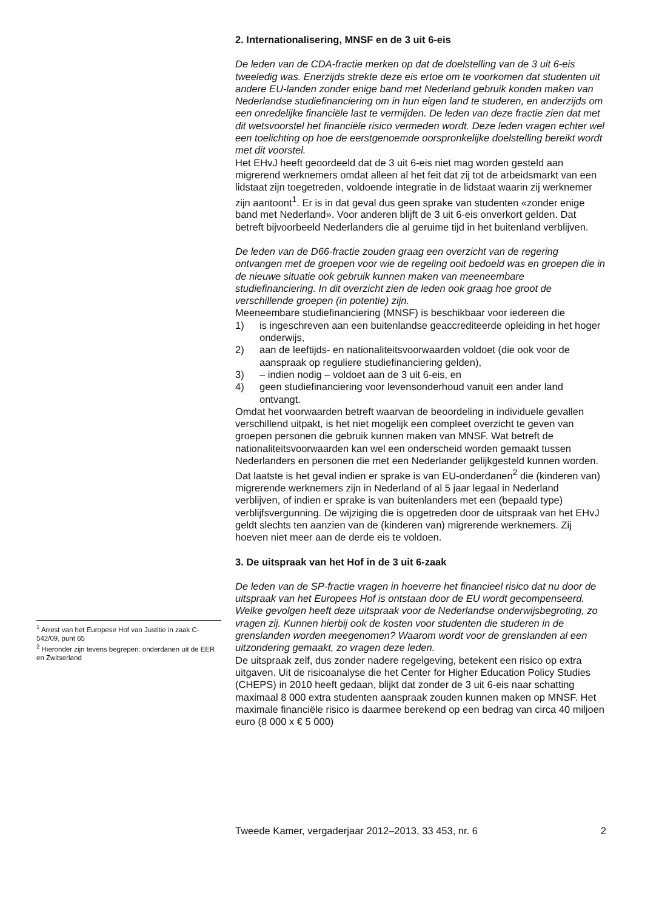2. Internationalisering, MNSF en de 3 uit 6-eis
De leden van de CDA-fractie merken op dat de doelstelling van de 3 uit 6-eis tweeledig was. Enerzijds strekte deze eis ertoe om te voorkomen dat studenten uit andere EU-landen zonder enige band met Nederland gebruik konden maken van Nederlandse studiefinanciering om in hun eigen land te studeren, en anderzijds om een onredelijke financiële last te vermijden. De leden van deze fractie zien dat met dit wetsvoorstel het financiële risico vermeden wordt. Deze leden vragen echter wel een toelichting op hoe de eerstgenoemde oorspronkelijke doelstelling bereikt wordt met dit voorstel.
Het EHvJ heeft geoordeeld dat de 3 uit 6-eis niet mag worden gesteld aan migrerend werknemers omdat alleen al het feit dat zij tot de arbeidsmarkt van een lidstaat zijn toegetreden, voldoende integratie in de lidstaat waarin zij werknemer zijn aantoont<sup>1</sup>. Er is in dat geval dus geen sprake van studenten «zonder enige band met Nederland». Voor anderen blijft de 3 uit 6-eis onverkort gelden. Dat betreft bijvoorbeeld Nederlanders die al geruime tijd in het buitenland verblijven.
De leden van de D66-fractie zouden graag een overzicht van de regering ontvangen met de groepen voor wie de regeling ooit bedoeld was en groepen die in de nieuwe situatie ook gebruik kunnen maken van meeneembare studiefinanciering. In dit overzicht zien de leden ook graag hoe groot de verschillende groepen (in potentie) zijn.
Meeneembare studiefinanciering (MNSF) is beschikbaar voor iedereen die
1) is ingeschreven aan een buitenlandse geaccrediteerde opleiding in het hoger onderwijs,
2) aan de leeftijds- en nationaliteitsvoorwaarden voldoet (die ook voor de aanspraak op reguliere studiefinanciering gelden),
3) – indien nodig – voldoet aan de 3 uit 6-eis, en
4) geen studiefinanciering voor levensonderhoud vanuit een ander land ontvangt.
Omdat het voorwaarden betreft waarvan de beoordeling in individuele gevallen verschillend uitpakt, is het niet mogelijk een compleet overzicht te geven van groepen personen die gebruik kunnen maken van MNSF. Wat betreft de nationaliteitsvoorwaarden kan wel een onderscheid worden gemaakt tussen Nederlanders en personen die met een Nederlander gelijkgesteld kunnen worden. Dat laatste is het geval indien er sprake is van EU-onderdanen<sup>2</sup> die (kinderen van) migrerende werknemers zijn in Nederland of al 5 jaar legaal in Nederland verblijven, of indien er sprake is van buitenlanders met een (bepaald type) verblijfsvergunning. De wijziging die is opgetreden door de uitspraak van het EHvJ geldt slechts ten aanzien van de (kinderen van) migrerende werknemers. Zij hoeven niet meer aan de derde eis te voldoen.
3. De uitspraak van het Hof in de 3 uit 6-zaak
De leden van de SP-fractie vragen in hoeverre het financieel risico dat nu door de uitspraak van het Europees Hof is ontstaan door de EU wordt gecompenseerd. Welke gevolgen heeft deze uitspraak voor de Nederlandse onderwijsbegroting, zo vragen zij. Kunnen hierbij ook de kosten voor studenten die studeren in de grenslanden worden meegenomen? Waarom wordt voor de grenslanden al een uitzondering gemaakt, zo vragen deze leden.
De uitspraak zelf, dus zonder nadere regelgeving, betekent een risico op extra uitgaven. Uit de risicoanalyse die het Center for Higher Education Policy Studies (CHEPS) in 2010 heeft gedaan, blijkt dat zonder de 3 uit 6-eis naar schatting maximaal 8 000 extra studenten aanspraak zouden kunnen maken op MNSF. Het maximale financiële risico is daarmee berekend op een bedrag van circa 40 miljoen euro (8 000 x € 5 000)
<sup>1</sup> Arrest van het Europese Hof van Justitie in zaak C-542/09, punt 65
<sup>2</sup> Hieronder zijn tevens begrepen: onderdanen uit de EER en Zwitserland
Tweede Kamer, vergaderjaar 2012–2013, 33 453, nr. 6 2